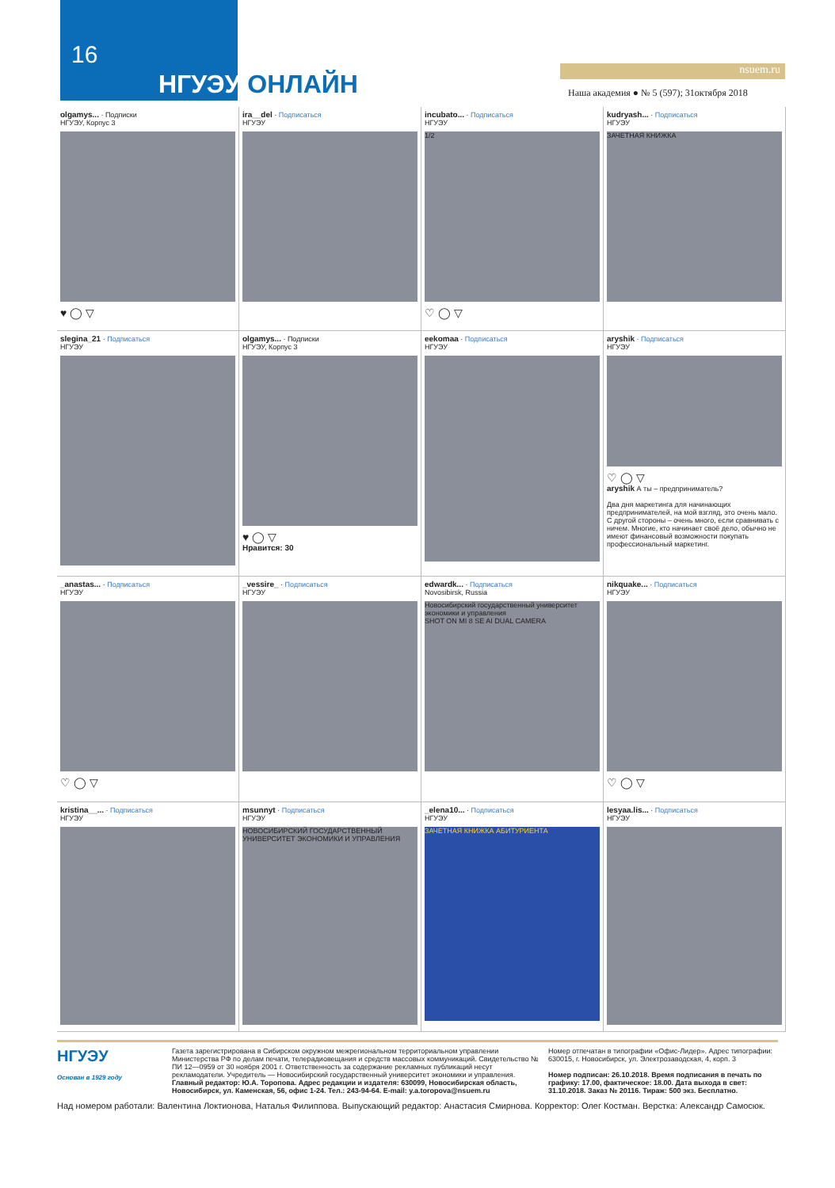16
НГУЭУ ОНЛАЙН nsuem.ru
Наша академия ● № 5 (597); 31октября 2018
olgamys... · Подписки
НГУЭУ, Корпус 3
♥ ◯ ▽
ira__del · Подписаться
НГУЭУ
incubato... · Подписаться
НГУЭУ
1/2
♡ ◯ ▽
kudryash... · Подписаться
НГУЭУ
ЗАЧЕТНАЯ КНИЖКА
slegina_21 · Подписаться
НГУЭУ
olgamys... · Подписки
НГУЭУ, Корпус 3
♥ ◯ ▽
Нравится: 30
eekomaa · Подписаться
НГУЭУ
aryshik · Подписаться
НГУЭУ
♡ ◯ ▽
aryshik А ты – предприниматель?
Два дня маркетинга для начинающих предпринимателей, на мой взгляд, это очень мало. С другой стороны – очень много, если сравнивать с ничем. Многие, кто начинает своё дело, обычно не имеют финансовый возможности покупать профессиональный маркетинг.
_anastas... · Подписаться
НГУЭУ
♡ ◯ ▽
_vessire_ · Подписаться
НГУЭУ
edwardk... · Подписаться
Novosibirsk, Russia
Новосибирский государственный университет экономики и управления
SHOT ON MI 8 SE AI DUAL CAMERA
nikquake... · Подписаться
НГУЭУ
♡ ◯ ▽
kristina__... · Подписаться
НГУЭУ
msunnyt · Подписаться
НГУЭУ
НОВОСИБИРСКИЙ ГОСУДАРСТВЕННЫЙ УНИВЕРСИТЕТ ЭКОНОМИКИ И УПРАВЛЕНИЯ
_elena10... · Подписаться
НГУЭУ
ЗАЧЕТНАЯ КНИЖКА АБИТУРИЕНТА
lesyaa.lis... · Подписаться
НГУЭУ
НГУЭУ
Основан в 1929 году
Газета зарегистрирована в Сибирском окружном межрегиональном территориальном управлении Министерства РФ по делам печати, телерадиовещания и средств массовых коммуникаций. Свидетельство № ПИ 12—0959 от 30 ноября 2001 г. Ответственность за содержание рекламных публикаций несут рекламодатели. Учредитель — Новосибирский государственный университет экономики и управления.
Главный редактор: Ю.А. Торопова. Адрес редакции и издателя: 630099, Новосибирская область, Новосибирск, ул. Каменская, 56, офис 1-24. Тел.: 243-94-64. E-mail: y.a.toropova@nsuem.ru
Номер отпечатан в типографии «Офис-Лидер». Адрес типографии: 630015, г. Новосибирск, ул. Электрозаводская, 4, корп. 3
Номер подписан: 26.10.2018. Время подписания в печать по графику: 17.00, фактическое: 18.00. Дата выхода в свет: 31.10.2018. Заказ № 20116. Тираж: 500 экз. Бесплатно.
Над номером работали: Валентина Локтионова, Наталья Филиппова. Выпускающий редактор: Анастасия Смирнова. Корректор: Олег Костман. Верстка: Александр Самосюк.